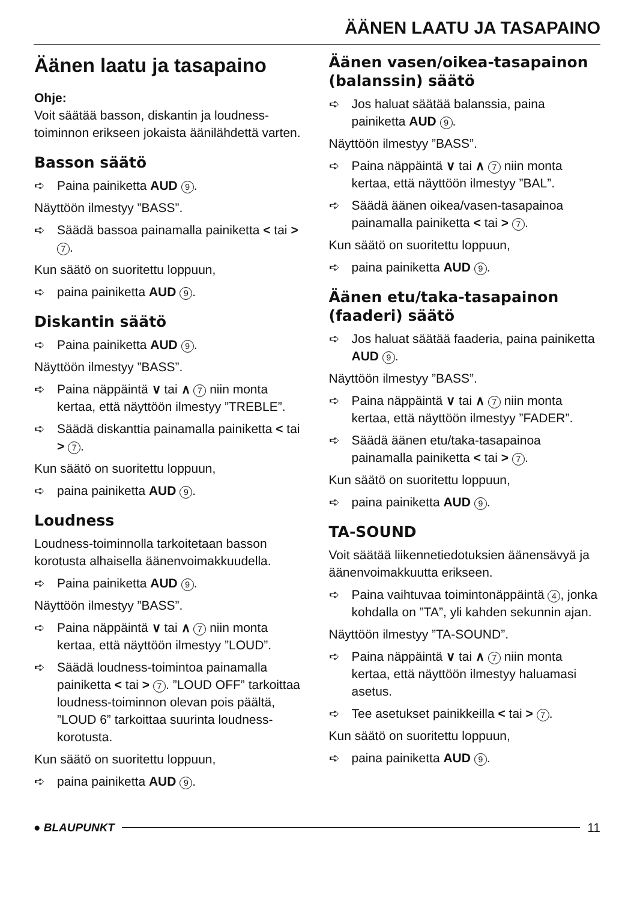ÄÄNEN LAATU JA TASAPAINO
Äänen laatu ja tasapaino
Ohje:
Voit säätää basson, diskantin ja loudness-toiminnon erikseen jokaista äänilähdettä varten.
Basson säätö
➪ Paina painiketta AUD 9.
Näyttöön ilmestyy ”BASS”.
➪ Säädä bassoa painamalla painiketta < tai > 7.
Kun säätö on suoritettu loppuun,
➪ paina painiketta AUD 9.
Diskantin säätö
➪ Paina painiketta AUD 9.
Näyttöön ilmestyy ”BASS”.
➪ Paina näppäintä ∨ tai ∧ 7 niin monta kertaa, että näyttöön ilmestyy ”TREBLE”.
➪ Säädä diskanttia painamalla painiketta < tai > 7.
Kun säätö on suoritettu loppuun,
➪ paina painiketta AUD 9.
Loudness
Loudness-toiminnolla tarkoitetaan basson korotusta alhaisella äänenvoimakkuudella.
➪ Paina painiketta AUD 9.
Näyttöön ilmestyy ”BASS”.
➪ Paina näppäintä ∨ tai ∧ 7 niin monta kertaa, että näyttöön ilmestyy ”LOUD”.
➪ Säädä loudness-toimintoa painamalla painiketta < tai > 7. ”LOUD OFF” tarkoittaa loudness-toiminnon olevan pois päältä, ”LOUD 6” tarkoittaa suurinta loudness-korotusta.
Kun säätö on suoritettu loppuun,
➪ paina painiketta AUD 9.
Äänen vasen/oikea-tasapainon (balanssin) säätö
➪ Jos haluat säätää balanssia, paina painiketta AUD 9.
Näyttöön ilmestyy ”BASS”.
➪ Paina näppäintä ∨ tai ∧ 7 niin monta kertaa, että näyttöön ilmestyy ”BAL”.
➪ Säädä äänen oikea/vasen-tasapainoa painamalla painiketta < tai > 7.
Kun säätö on suoritettu loppuun,
➪ paina painiketta AUD 9.
Äänen etu/taka-tasapainon (faaderi) säätö
➪ Jos haluat säätää faaderia, paina painiketta AUD 9.
Näyttöön ilmestyy ”BASS”.
➪ Paina näppäintä ∨ tai ∧ 7 niin monta kertaa, että näyttöön ilmestyy ”FADER”.
➪ Säädä äänen etu/taka-tasapainoa painamalla painiketta < tai > 7.
Kun säätö on suoritettu loppuun,
➪ paina painiketta AUD 9.
TA-SOUND
Voit säätää liikennetiedotuksien äänensävyä ja äänenvoimakkuutta erikseen.
➪ Paina vaihtuvaa toimintonäppäintä 4, jonka kohdalla on ”TA”, yli kahden sekunnin ajan.
Näyttöön ilmestyy ”TA-SOUND”.
➪ Paina näppäintä ∨ tai ∧ 7 niin monta kertaa, että näyttöön ilmestyy haluamasi asetus.
➪ Tee asetukset painikkeilla < tai > 7.
Kun säätö on suoritettu loppuun,
➪ paina painiketta AUD 9.
● BLAUPUNKT 11